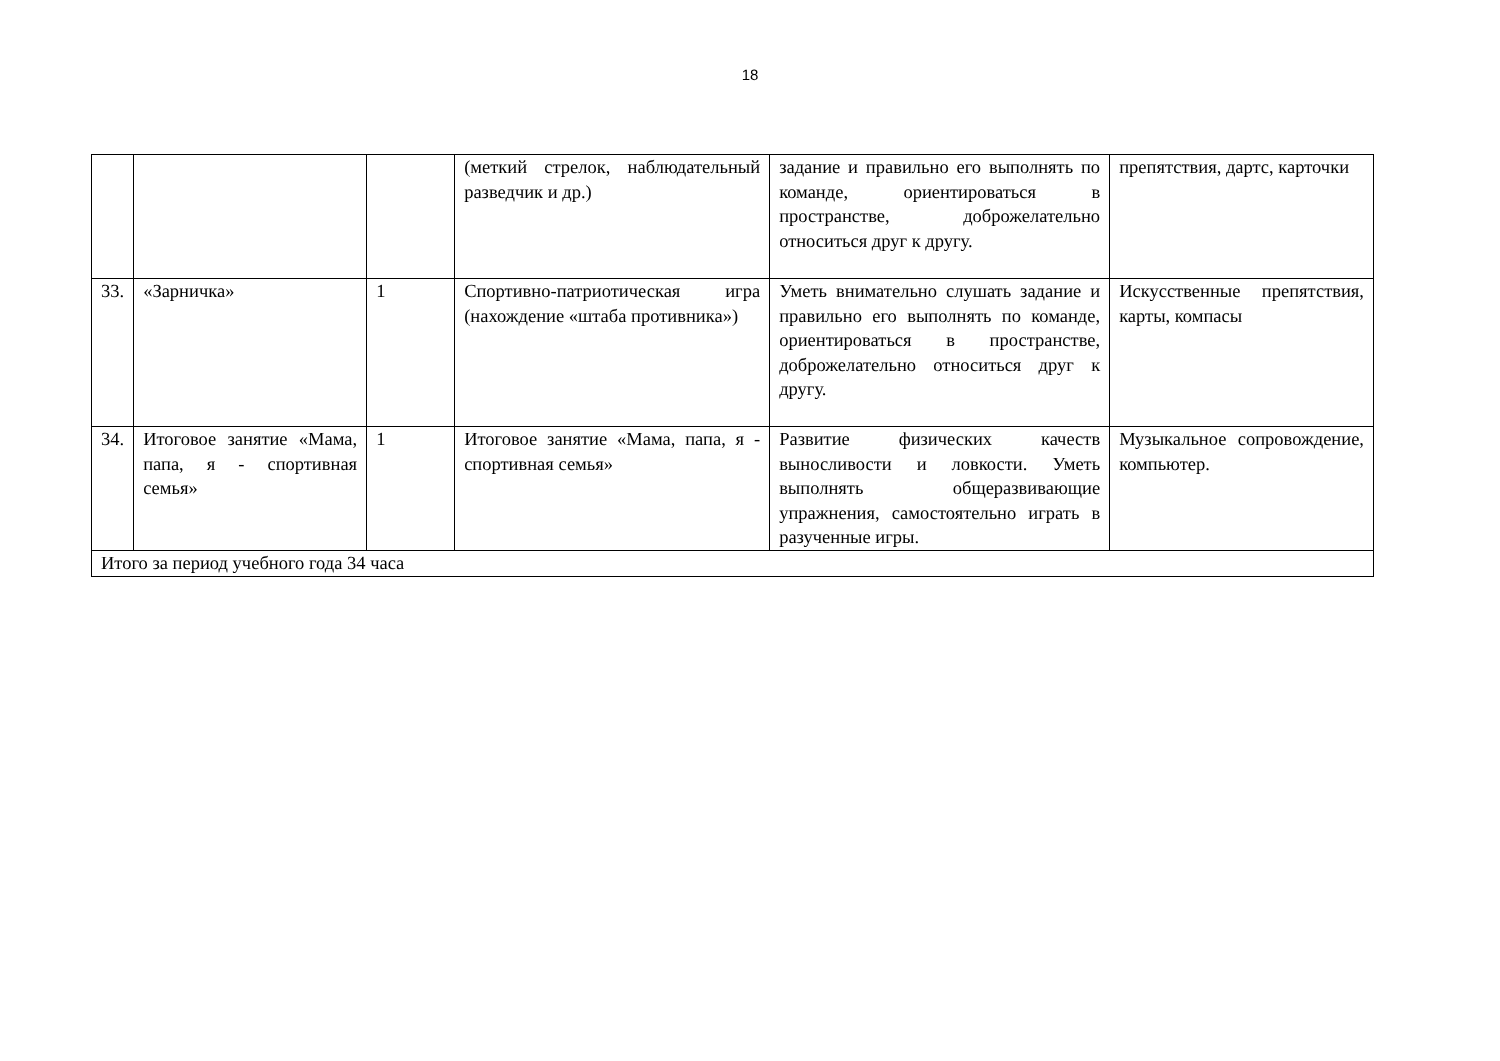18
| | | | (меткий стрелок, наблюдательный разведчик и др.) | задание и правильно его выполнять по команде, ориентироваться в пространстве, доброжелательно относиться друг к другу. | препятствия, дартс, карточки |
| 33. | «Зарничка» | 1 | Спортивно-патриотическая игра (нахождение «штаба противника») | Уметь внимательно слушать задание и правильно его выполнять по команде, ориентироваться в пространстве, доброжелательно относиться друг к другу. | Искусственные препятствия, карты, компасы |
| 34. | Итоговое занятие «Мама, папа, я - спортивная семья» | 1 | Итоговое занятие «Мама, папа, я - спортивная семья» | Развитие физических качеств выносливости и ловкости. Уметь выполнять общеразвивающие упражнения, самостоятельно играть в разученные игры. | Музыкальное сопровождение, компьютер. |
| Итого за период учебного года 34 часа | | | | | |